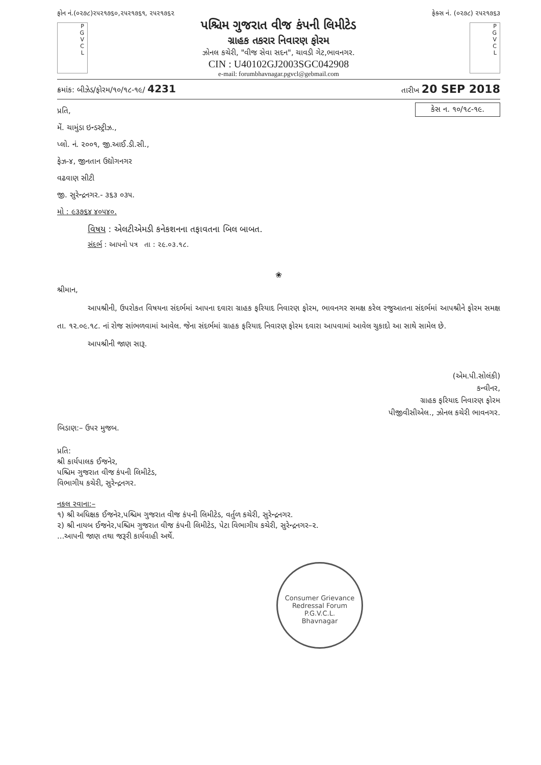ફોન નં.(૦૨૭૮)૨૫૨૧૭૬૦,૨૫૨૧૭૬૧, ૨૫૨૧૭૬૨ ફેક્સ નં. (૦૨૭૮) ૨૫૨૧૭૬૩
P
G
V
C
L
પશ્ચિમ ગુજરાત વીજ કંપની લિમીટેડ
ગ્રાહક તકરાર નિવારણ ફોરમ
ઝોનલ કચેરી, "વીજ સેવા સદન", ચાવડી ગેટ,ભાવનગર.
CIN : U40102GJ2003SGC042908
e-mail: forumbhavnagar.pgvcl@gebmail.com
P
G
V
C
L
ક્રમાંક: બીઝેડ/ફોરમ/૧૦/૧૮-૧૯/ 4231 તારીખ 20 SEP 2018
કેસ ન. ૧૦/૧૮-૧૯.
પ્રતિ,
મેં. ચામુંડા ઇન્ડસ્ટ્રીઝ.,
પ્લો. નં. ૨૦૦૧, જી.આઈ.ડી.સી.,
ફેઝ-૪, જીનતાન ઉદ્યોગનગર
વઢવાણ સીટી
જી. સુરેન્દ્રનગર.- ૩૬૩ ૦૩૫.
મો : ૯૩૭૬૪ ૪૦૫૪૦.
વિષય : એલટીએમડી કનેકશનના તફાવતના બિલ બાબત.
સંદર્ભ : આપનો પત્ર તા : ૨૯.૦૩.૧૮.
❀
શ્રીમાન,
આપશ્રીની, ઉપરોકત વિષયના સંદર્ભમાં આપના દવારા ગ્રાહક ફરિયાદ નિવારણ ફોરમ, ભાવનગર સમક્ષ કરેલ રજુઆતના સંદર્ભમાં આપશ્રીને ફોરમ સમક્ષ તા. ૧૨.૦૯.૧૮. નાં રોજ સાંભળવામાં આવેલ. જેના સંદર્ભમાં ગ્રાહક ફરિયાદ નિવારણ ફોરમ દવારા આપવામાં આવેલ ચુકાદો આ સાથે સામેલ છે.
આપશ્રીની જાણ સારૂ.
(એમ.પી.સોલંકી)
કન્વીનર,
ગ્રાહક ફરિયાદ નિવારણ ફોરમ
પીજીવીસીએલ., ઝોનલ કચેરી ભાવનગર.
બિડાણ:– ઉપર મુજબ.
પ્રતિ:
શ્રી કાર્યપાલક ઈજનેર,
પશ્ચિમ ગુજરાત વીજ કંપની લિમીટેડ,
વિભાગીય કચેરી, સુરેન્દ્રનગર.
નકલ રવાના:–
૧) શ્રી અધિક્ષક ઈજનેર,પશ્ચિમ ગુજરાત વીજ કંપની લિમીટેડ, વર્તુળ કચેરી, સુરેન્દ્રનગર.
૨) શ્રી નાયબ ઈજનેર,પશ્ચિમ ગુજરાત વીજ કંપની લિમીટેડ, પેટા વિભાગીય કચેરી, સુરેન્દ્રનગર–૨.
...આપની જાણ તથા જરૂરી કાર્યવાહી અર્થે.
Consumer Grievance Redressal Forum
P.G.V.C.L.
Bhavnagar